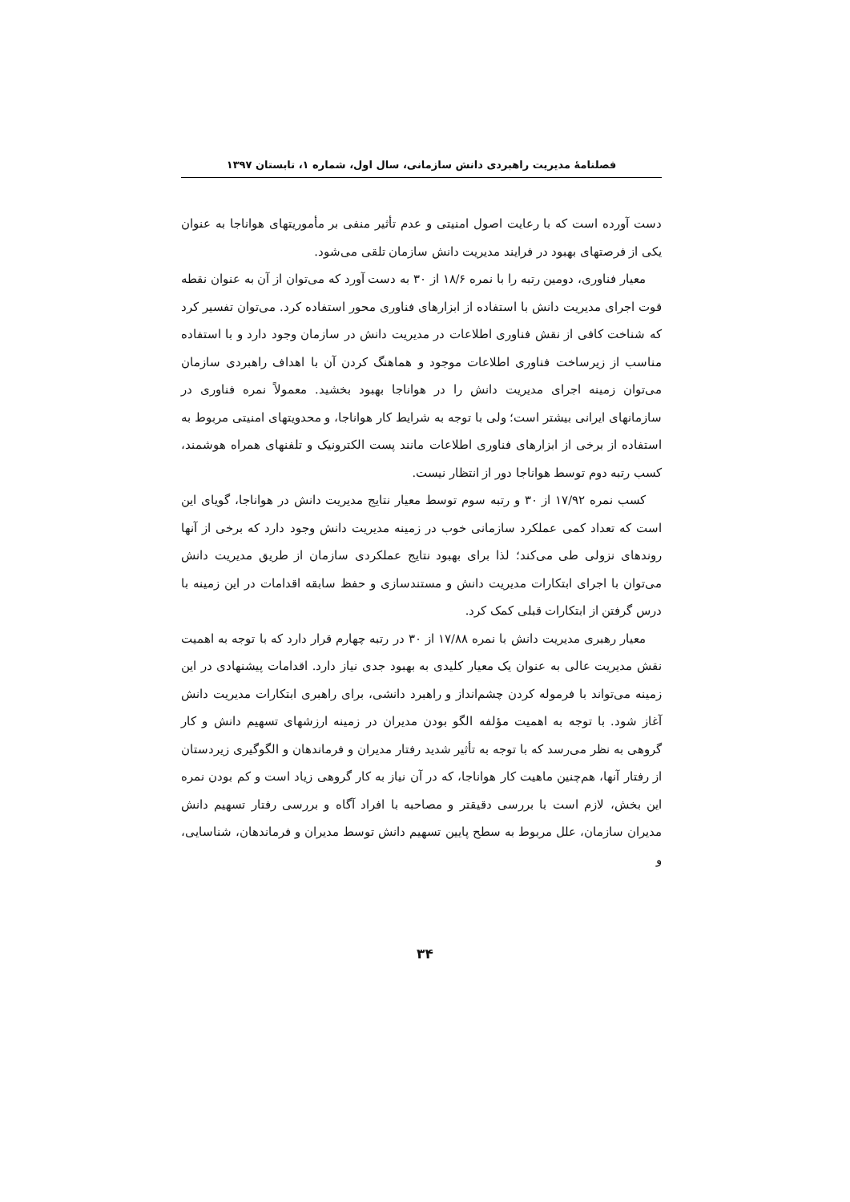فصلنامهٔ مدیریت راهبردی دانش سازمانی، سال اول، شماره ۱، تابستان ۱۳۹۷
دست آورده است که با رعایت اصول امنیتی و عدم تأثیر منفی بر مأموریتهای هواناجا به عنوان یکی از فرصتهای بهبود در فرایند مدیریت دانش سازمان تلقی می‌شود.
معیار فناوری، دومین رتبه را با نمره ۱۸/۶ از ۳۰ به دست آورد که می‌توان از آن به عنوان نقطه قوت اجرای مدیریت دانش با استفاده از ابزارهای فناوری محور استفاده کرد. می‌توان تفسیر کرد که شناخت کافی از نقش فناوری اطلاعات در مدیریت دانش در سازمان وجود دارد و با استفاده مناسب از زیرساخت فناوری اطلاعات موجود و هماهنگ کردن آن با اهداف راهبردی سازمان می‌توان زمینه اجرای مدیریت دانش را در هواناجا بهبود بخشید. معمولاً نمره فناوری در سازمانهای ایرانی بیشتر است؛ ولی با توجه به شرایط کار هواناجا، و محدویتهای امنیتی مربوط به استفاده از برخی از ابزارهای فناوری اطلاعات مانند پست الکترونیک و تلفنهای همراه هوشمند، کسب رتبه دوم توسط هواناجا دور از انتظار نیست.
کسب نمره ۱۷/۹۲ از ۳۰ و رتبه سوم توسط معیار نتایج مدیریت دانش در هواناجا، گویای این است که تعداد کمی عملکرد سازمانی خوب در زمینه مدیریت دانش وجود دارد که برخی از آنها روندهای نزولی طی می‌کند؛ لذا برای بهبود نتایج عملکردی سازمان از طریق مدیریت دانش می‌توان با اجرای ابتکارات مدیریت دانش و مستندسازی و حفظ سابقه اقدامات در این زمینه با درس گرفتن از ابتکارات قبلی کمک کرد.
معیار رهبری مدیریت دانش با نمره ۱۷/۸۸ از ۳۰ در رتبه چهارم قرار دارد که با توجه به اهمیت نقش مدیریت عالی به عنوان یک معیار کلیدی به بهبود جدی نیاز دارد. اقدامات پیشنهادی در این زمینه می‌تواند با فرموله کردن چشم‌انداز و راهبرد دانشی، برای راهبری ابتکارات مدیریت دانش آغاز شود. با توجه به اهمیت مؤلفه الگو بودن مدیران در زمینه ارزشهای تسهیم دانش و کار گروهی به نظر می‌رسد که با توجه به تأثیر شدید رفتار مدیران و فرماندهان و الگوگیری زیردستان از رفتار آنها، هم‌چنین ماهیت کار هواناجا، که در آن نیاز به کار گروهی زیاد است و کم بودن نمره این بخش، لازم است با بررسی دقیقتر و مصاحبه با افراد آگاه و بررسی رفتار تسهیم دانش مدیران سازمان، علل مربوط به سطح پایین تسهیم دانش توسط مدیران و فرماندهان، شناسایی، و
۳۴